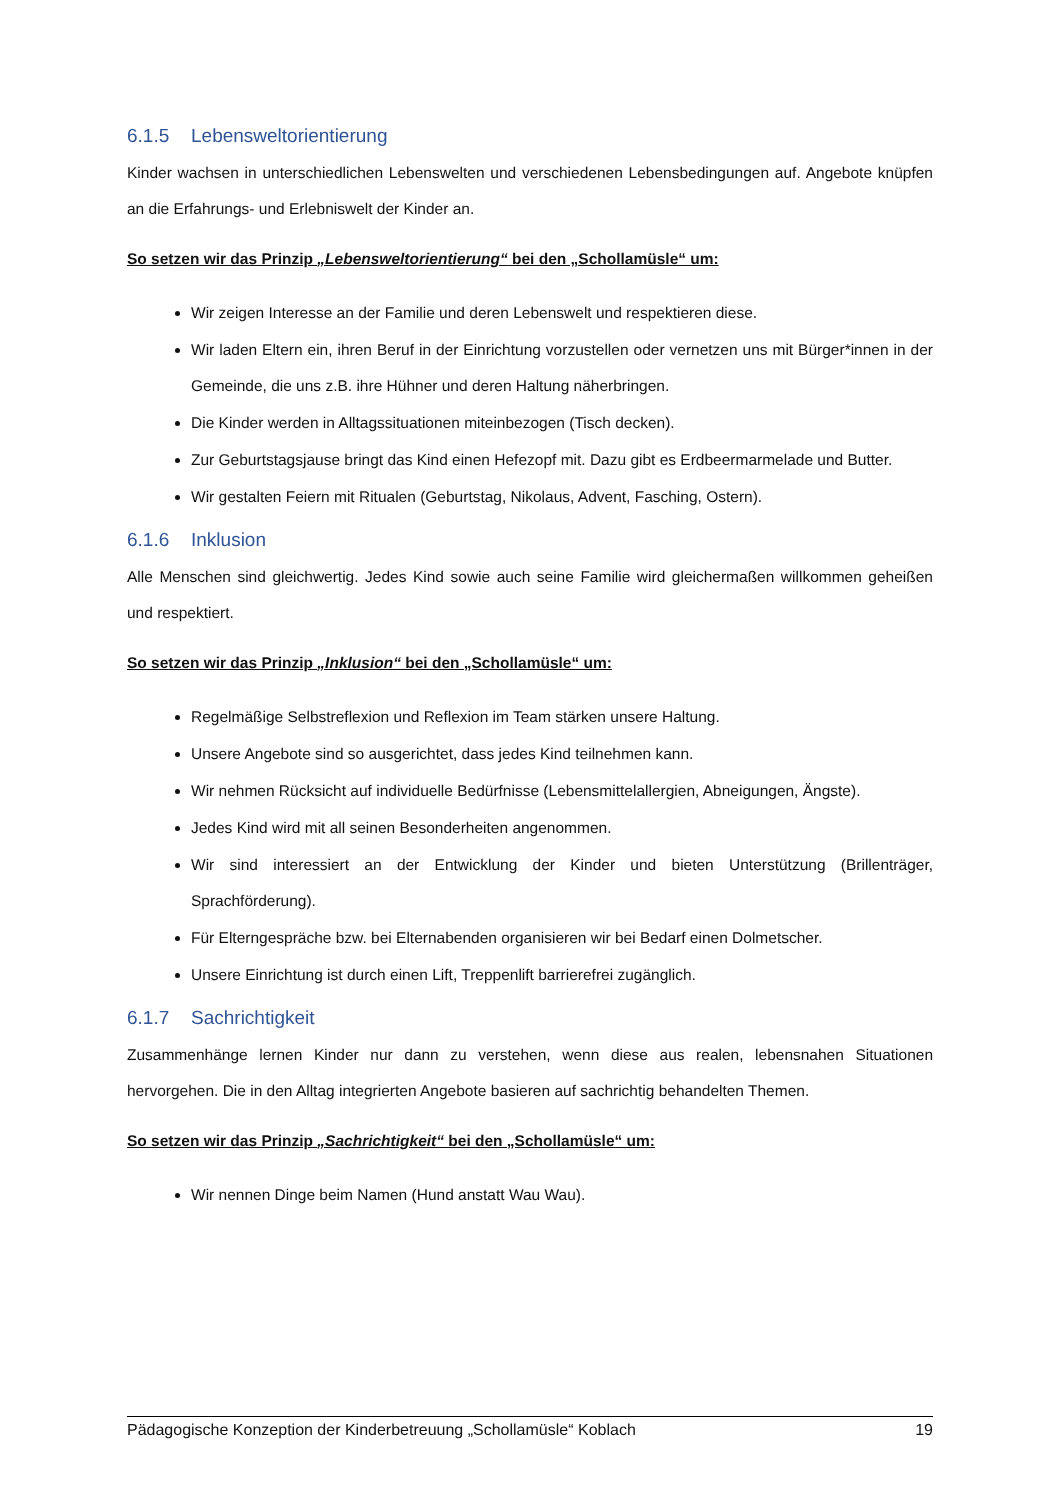6.1.5 Lebensweltorientierung
Kinder wachsen in unterschiedlichen Lebenswelten und verschiedenen Lebensbedingungen auf. Angebote knüpfen an die Erfahrungs- und Erlebniswelt der Kinder an.
So setzen wir das Prinzip „Lebensweltorientierung“ bei den „Schollamüsle“ um:
Wir zeigen Interesse an der Familie und deren Lebenswelt und respektieren diese.
Wir laden Eltern ein, ihren Beruf in der Einrichtung vorzustellen oder vernetzen uns mit Bürger*innen in der Gemeinde, die uns z.B. ihre Hühner und deren Haltung näherbringen.
Die Kinder werden in Alltagssituationen miteinbezogen (Tisch decken).
Zur Geburtstagsjause bringt das Kind einen Hefezopf mit. Dazu gibt es Erdbeermarmelade und Butter.
Wir gestalten Feiern mit Ritualen (Geburtstag, Nikolaus, Advent, Fasching, Ostern).
6.1.6 Inklusion
Alle Menschen sind gleichwertig. Jedes Kind sowie auch seine Familie wird gleichermaßen willkommen geheißen und respektiert.
So setzen wir das Prinzip „Inklusion“ bei den „Schollamüsle“ um:
Regelmäßige Selbstreflexion und Reflexion im Team stärken unsere Haltung.
Unsere Angebote sind so ausgerichtet, dass jedes Kind teilnehmen kann.
Wir nehmen Rücksicht auf individuelle Bedürfnisse (Lebensmittelallergien, Abneigungen, Ängste).
Jedes Kind wird mit all seinen Besonderheiten angenommen.
Wir sind interessiert an der Entwicklung der Kinder und bieten Unterstützung (Brillenträger, Sprachförderung).
Für Elterngespräche bzw. bei Elternabenden organisieren wir bei Bedarf einen Dolmetscher.
Unsere Einrichtung ist durch einen Lift, Treppenlift barrierefrei zugänglich.
6.1.7 Sachrichtigkeit
Zusammenhänge lernen Kinder nur dann zu verstehen, wenn diese aus realen, lebensnahen Situationen hervorgehen. Die in den Alltag integrierten Angebote basieren auf sachrichtig behandelten Themen.
So setzen wir das Prinzip „Sachrichtigkeit“ bei den „Schollamüsle“ um:
Wir nennen Dinge beim Namen (Hund anstatt Wau Wau).
Pädagogische Konzeption der Kinderbetreuung „Schollamüsle“ Koblach 19